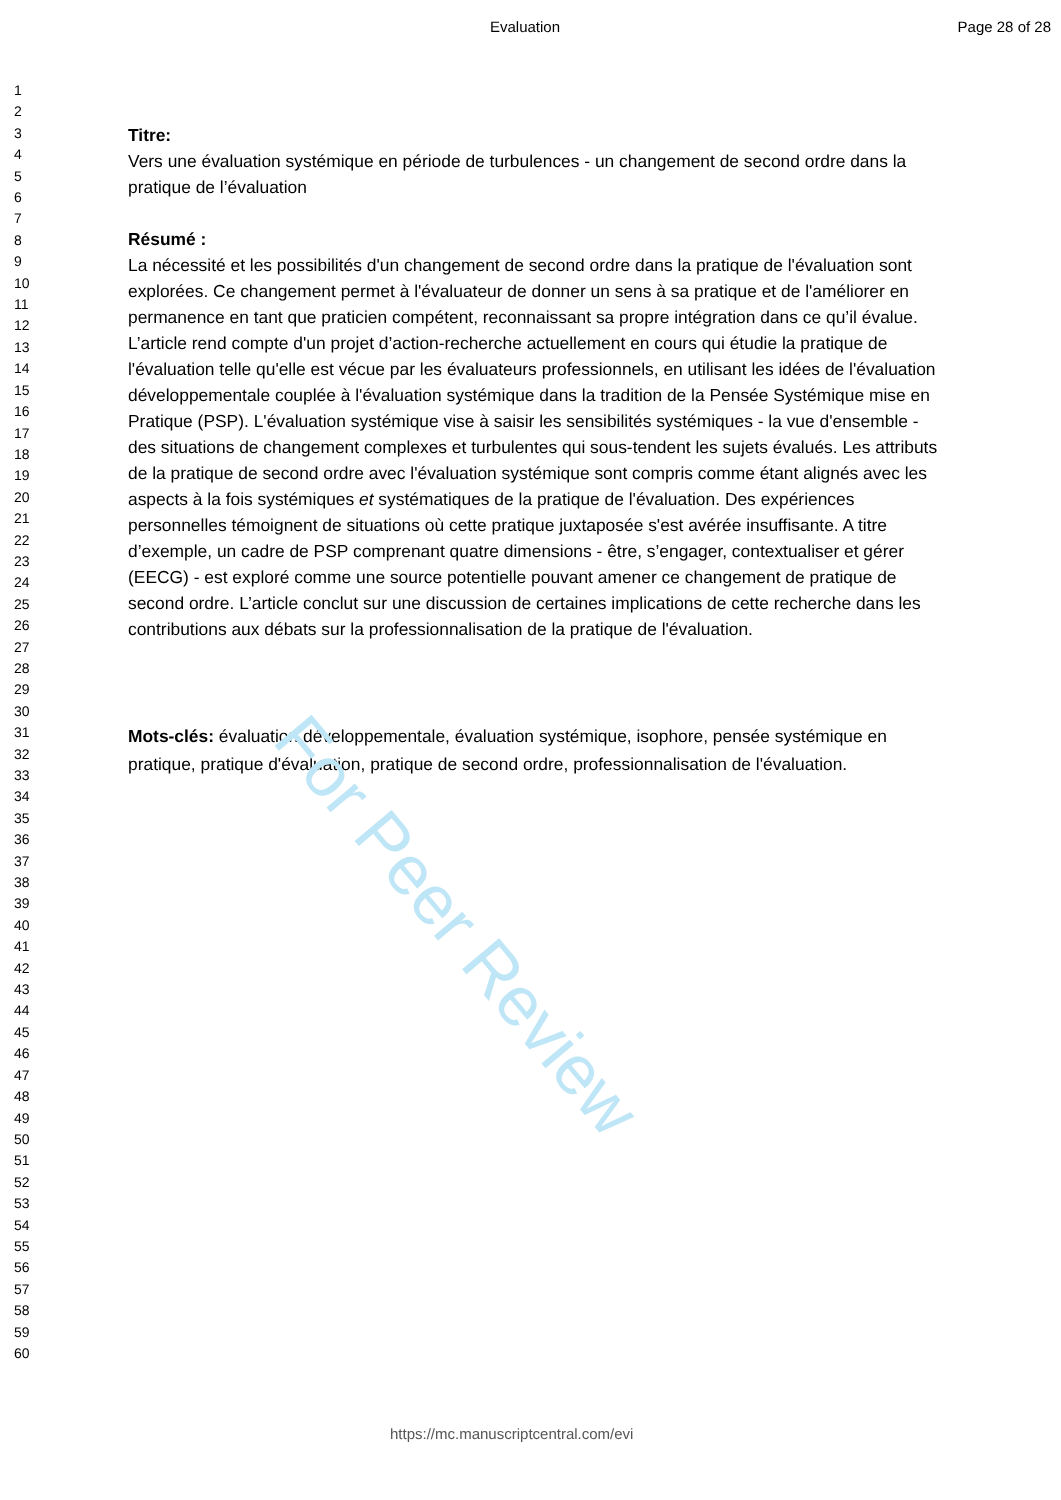Evaluation Page 28 of 28
1
2
3
4
5
6
7
8
9
10
11
12
13
14
15
16
17
18
19
20
21
22
23
24
25
26
27
28
29
30
31
32
33
34
35
36
37
38
39
40
41
42
43
44
45
46
47
48
49
50
51
52
53
54
55
56
57
58
59
60
Titre:
Vers une évaluation systémique en période de turbulences - un changement de second ordre dans la pratique de l’évaluation
Résumé :
La nécessité et les possibilités d'un changement de second ordre dans la pratique de l'évaluation sont explorées. Ce changement permet à l'évaluateur de donner un sens à sa pratique et de l'améliorer en permanence en tant que praticien compétent, reconnaissant sa propre intégration dans ce qu’il évalue. L’article rend compte d'un projet d’action-recherche actuellement en cours qui étudie la pratique de l'évaluation telle qu'elle est vécue par les évaluateurs professionnels, en utilisant les idées de l'évaluation développementale couplée à l'évaluation systémique dans la tradition de la Pensée Systémique mise en Pratique (PSP). L'évaluation systémique vise à saisir les sensibilités systémiques - la vue d'ensemble - des situations de changement complexes et turbulentes qui sous-tendent les sujets évalués. Les attributs de la pratique de second ordre avec l'évaluation systémique sont compris comme étant alignés avec les aspects à la fois systémiques et systématiques de la pratique de l'évaluation. Des expériences personnelles témoignent de situations où cette pratique juxtaposée s'est avérée insuffisante. A titre d’exemple, un cadre de PSP comprenant quatre dimensions - être, s’engager, contextualiser et gérer (EECG) - est exploré comme une source potentielle pouvant amener ce changement de pratique de second ordre. L’article conclut sur une discussion de certaines implications de cette recherche dans les contributions aux débats sur la professionnalisation de la pratique de l'évaluation.
Mots-clés: évaluation développementale, évaluation systémique, isophore, pensée systémique en pratique, pratique d'évaluation, pratique de second ordre, professionnalisation de l'évaluation.
For Peer Review
https://mc.manuscriptcentral.com/evi